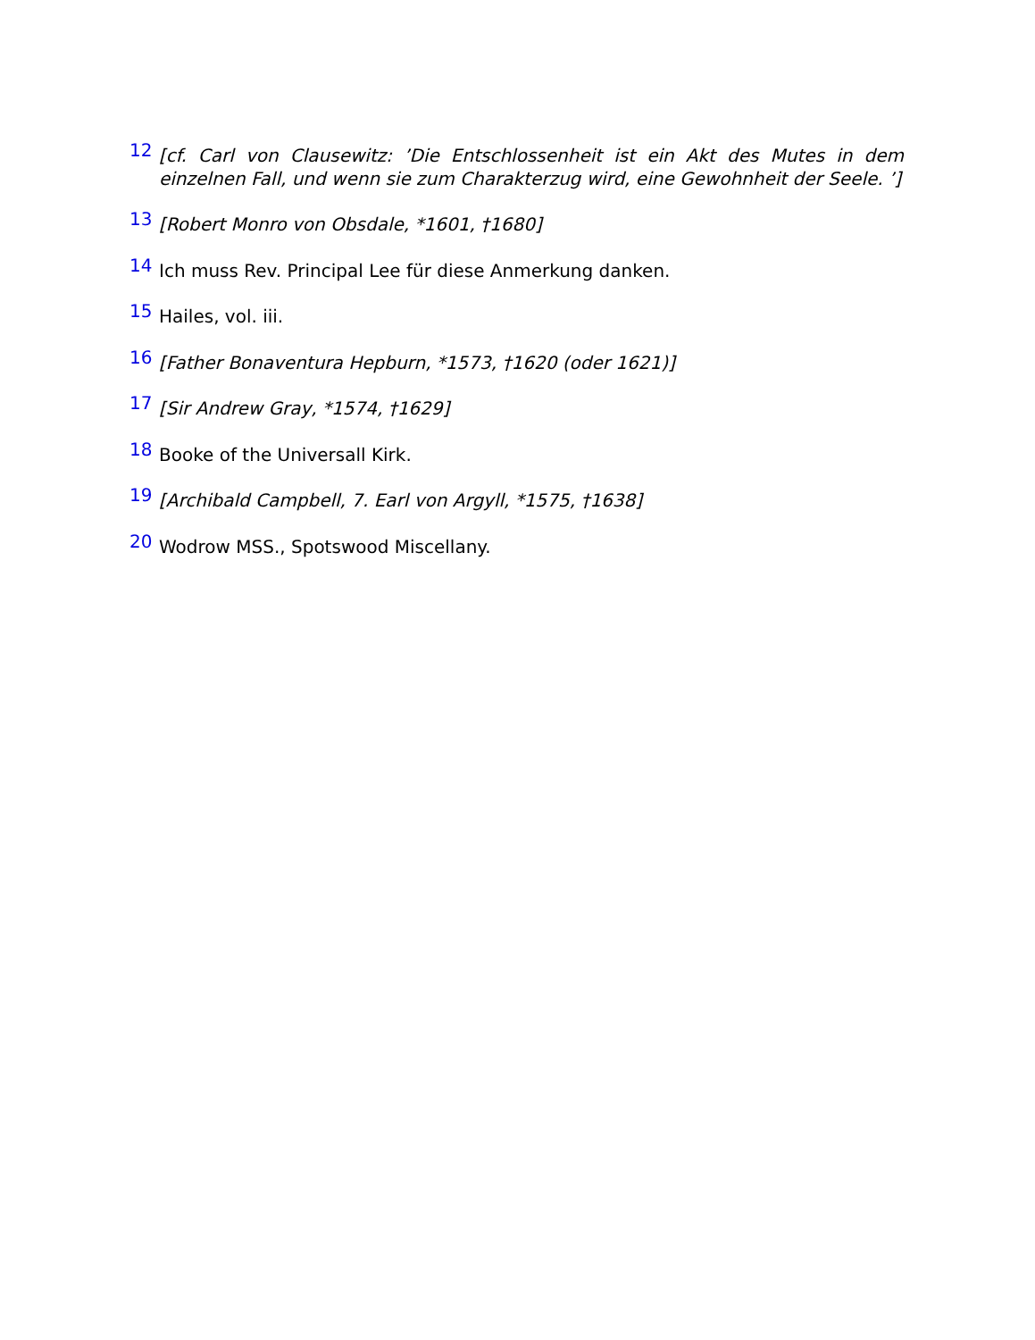12 [cf. Carl von Clausewitz: ’Die Entschlossenheit ist ein Akt des Mutes in dem einzelnen Fall, und wenn sie zum Charakterzug wird, eine Gewohnheit der Seele. ’]
13 [Robert Monro von Obsdale, *1601, †1680]
14 Ich muss Rev. Principal Lee für diese Anmerkung danken.
15 Hailes, vol. iii.
16 [Father Bonaventura Hepburn, *1573, †1620 (oder 1621)]
17 [Sir Andrew Gray, *1574, †1629]
18 Booke of the Universall Kirk.
19 [Archibald Campbell, 7. Earl von Argyll, *1575, †1638]
20 Wodrow MSS., Spotswood Miscellany.